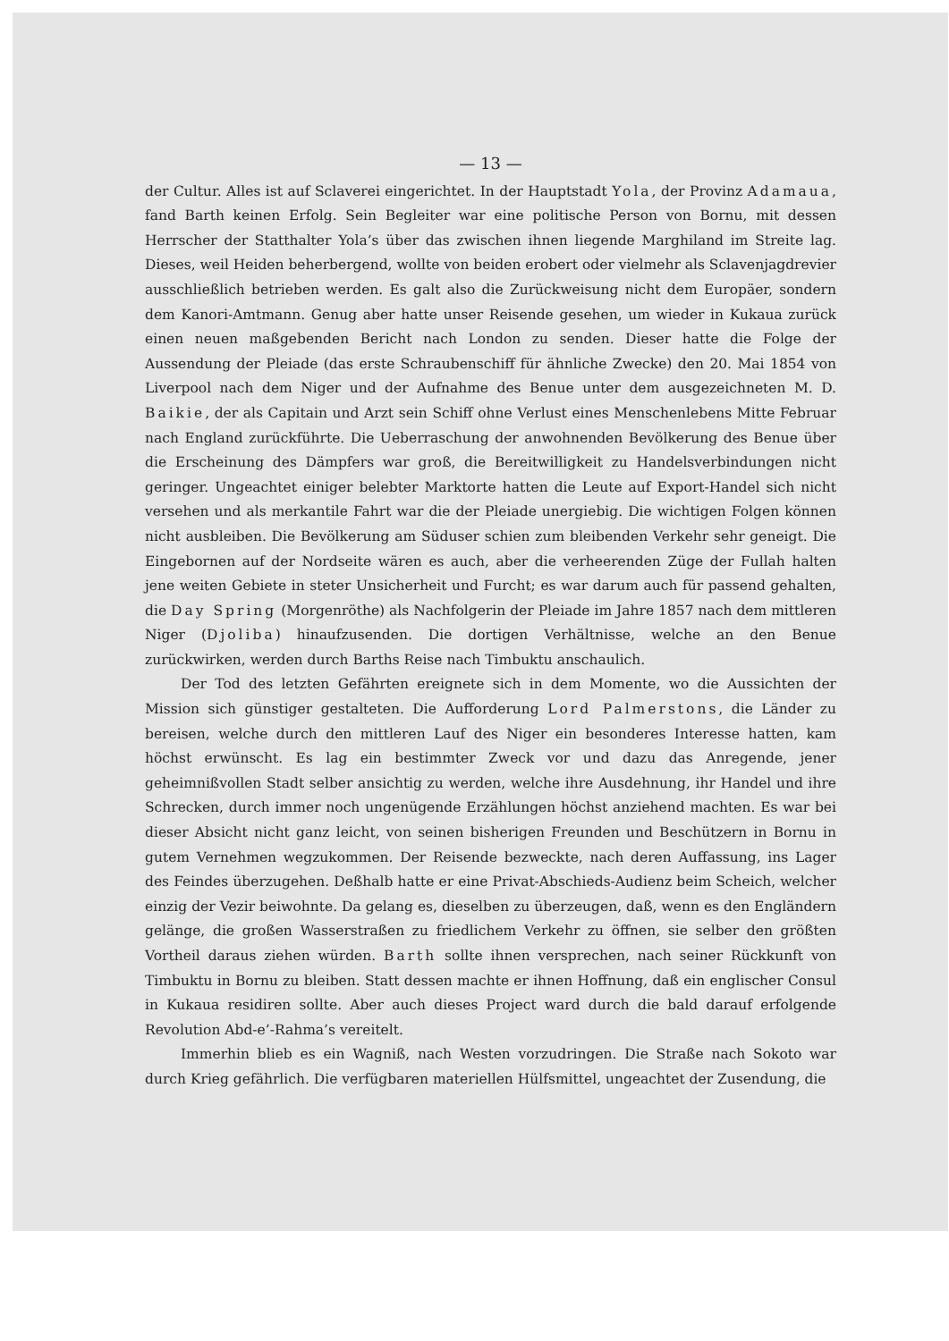— 13 —
der Cultur. Alles ist auf Sclaverei eingerichtet. In der Hauptstadt Yola, der Provinz Adamaua, fand Barth keinen Erfolg. Sein Begleiter war eine politische Person von Bornu, mit dessen Herrscher der Statthalter Yola’s über das zwischen ihnen liegende Marghiland im Streite lag. Dieses, weil Heiden beherbergend, wollte von beiden erobert oder vielmehr als Sclavenjagdrevier ausschließlich betrieben werden. Es galt also die Zurückweisung nicht dem Europäer, sondern dem Kanori-Amtmann. Genug aber hatte unser Reisende gesehen, um wieder in Kukaua zurück einen neuen maßgebenden Bericht nach London zu senden. Dieser hatte die Folge der Aussendung der Pleiade (das erste Schraubenschiff für ähnliche Zwecke) den 20. Mai 1854 von Liverpool nach dem Niger und der Aufnahme des Benue unter dem ausgezeichneten M. D. Baikie, der als Capitain und Arzt sein Schiff ohne Verlust eines Menschenlebens Mitte Februar nach England zurückführte. Die Ueberraschung der anwohnenden Bevölkerung des Benue über die Erscheinung des Dämpfers war groß, die Bereitwilligkeit zu Handelsverbindungen nicht geringer. Ungeachtet einiger belebter Marktorte hatten die Leute auf Export-Handel sich nicht versehen und als merkantile Fahrt war die der Pleiade unergiebig. Die wichtigen Folgen können nicht ausbleiben. Die Bevölkerung am Süduser schien zum bleibenden Verkehr sehr geneigt. Die Eingebornen auf der Nordseite wären es auch, aber die verheerenden Züge der Fullah halten jene weiten Gebiete in steter Unsicherheit und Furcht; es war darum auch für passend gehalten, die Day Spring (Morgenröthe) als Nachfolgerin der Pleiade im Jahre 1857 nach dem mittleren Niger (Djoliba) hinaufzusenden. Die dortigen Verhältnisse, welche an den Benue zurückwirken, werden durch Barths Reise nach Timbuktu anschaulich.
Der Tod des letzten Gefährten ereignete sich in dem Momente, wo die Aussichten der Mission sich günstiger gestalteten. Die Aufforderung Lord Palmerstons, die Länder zu bereisen, welche durch den mittleren Lauf des Niger ein besonderes Interesse hatten, kam höchst erwünscht. Es lag ein bestimmter Zweck vor und dazu das Anregende, jener geheimnißvollen Stadt selber ansichtig zu werden, welche ihre Ausdehnung, ihr Handel und ihre Schrecken, durch immer noch ungenügende Erzählungen höchst anziehend machten. Es war bei dieser Absicht nicht ganz leicht, von seinen bisherigen Freunden und Beschützern in Bornu in gutem Vernehmen wegzukommen. Der Reisende bezweckte, nach deren Auffassung, ins Lager des Feindes überzugehen. Deßhalb hatte er eine Privat-Abschieds-Audienz beim Scheich, welcher einzig der Vezir beiwohnte. Da gelang es, dieselben zu überzeugen, daß, wenn es den Engländern gelänge, die großen Wasserstraßen zu friedlichem Verkehr zu öffnen, sie selber den größten Vortheil daraus ziehen würden. Barth sollte ihnen versprechen, nach seiner Rückkunft von Timbuktu in Bornu zu bleiben. Statt dessen machte er ihnen Hoffnung, daß ein englischer Consul in Kukaua residiren sollte. Aber auch dieses Project ward durch die bald darauf erfolgende Revolution Abd-e’-Rahma’s vereitelt.
Immerhin blieb es ein Wagniß, nach Westen vorzudringen. Die Straße nach Sokoto war durch Krieg gefährlich. Die verfügbaren materiellen Hülfsmittel, ungeachtet der Zusendung, die